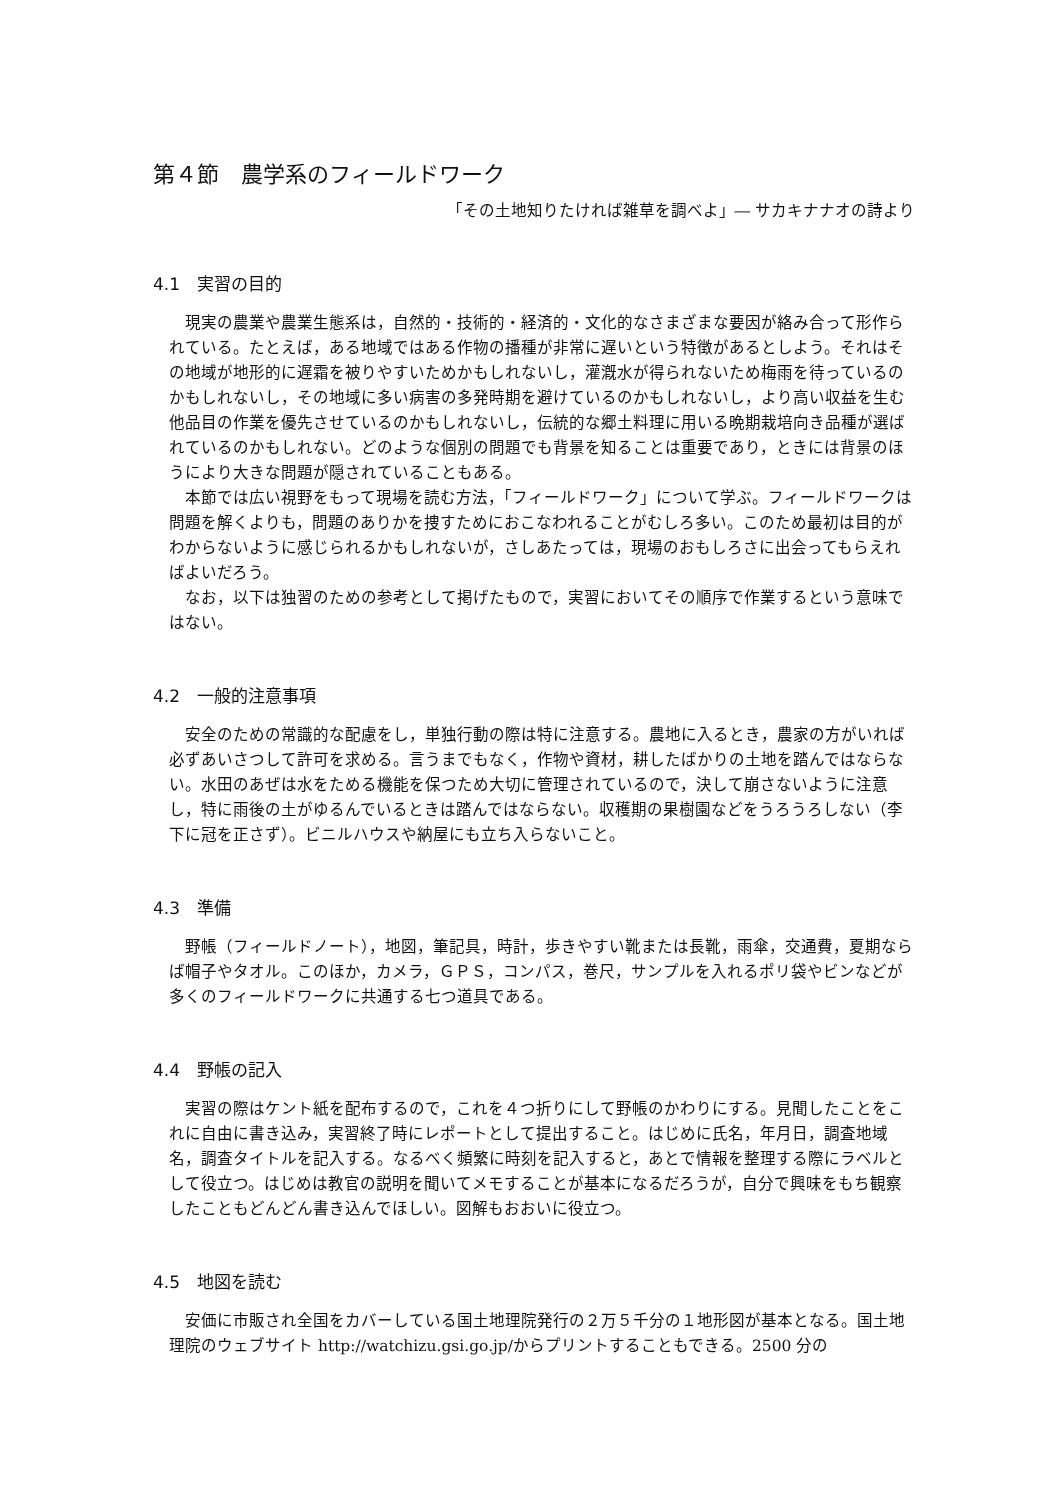第４節　農学系のフィールドワーク
「その土地知りたければ雑草を調べよ」― サカキナナオの詩より
4.1　実習の目的
現実の農業や農業生態系は，自然的・技術的・経済的・文化的なさまざまな要因が絡み合って形作られている。たとえば，ある地域ではある作物の播種が非常に遅いという特徴があるとしよう。それはその地域が地形的に遅霜を被りやすいためかもしれないし，灌漑水が得られないため梅雨を待っているのかもしれないし，その地域に多い病害の多発時期を避けているのかもしれないし，より高い収益を生む他品目の作業を優先させているのかもしれないし，伝統的な郷土料理に用いる晩期栽培向き品種が選ばれているのかもしれない。どのような個別の問題でも背景を知ることは重要であり，ときには背景のほうにより大きな問題が隠されていることもある。
本節では広い視野をもって現場を読む方法，「フィールドワーク」について学ぶ。フィールドワークは問題を解くよりも，問題のありかを捜すためにおこなわれることがむしろ多い。このため最初は目的がわからないように感じられるかもしれないが，さしあたっては，現場のおもしろさに出会ってもらえればよいだろう。
なお，以下は独習のための参考として掲げたもので，実習においてその順序で作業するという意味ではない。
4.2　一般的注意事項
安全のための常識的な配慮をし，単独行動の際は特に注意する。農地に入るとき，農家の方がいれば必ずあいさつして許可を求める。言うまでもなく，作物や資材，耕したばかりの土地を踏んではならない。水田のあぜは水をためる機能を保つため大切に管理されているので，決して崩さないように注意し，特に雨後の土がゆるんでいるときは踏んではならない。収穫期の果樹園などをうろうろしない（李下に冠を正さず）。ビニルハウスや納屋にも立ち入らないこと。
4.3　準備
野帳（フィールドノート），地図，筆記具，時計，歩きやすい靴または長靴，雨傘，交通費，夏期ならば帽子やタオル。このほか，カメラ，ＧＰＳ，コンパス，巻尺，サンプルを入れるポリ袋やビンなどが多くのフィールドワークに共通する七つ道具である。
4.4　野帳の記入
実習の際はケント紙を配布するので，これを４つ折りにして野帳のかわりにする。見聞したことをこれに自由に書き込み，実習終了時にレポートとして提出すること。はじめに氏名，年月日，調査地域名，調査タイトルを記入する。なるべく頻繁に時刻を記入すると，あとで情報を整理する際にラベルとして役立つ。はじめは教官の説明を聞いてメモすることが基本になるだろうが，自分で興味をもち観察したこともどんどん書き込んでほしい。図解もおおいに役立つ。
4.5　地図を読む
安価に市販され全国をカバーしている国土地理院発行の２万５千分の１地形図が基本となる。国土地理院のウェブサイト http://watchizu.gsi.go.jp/からプリントすることもできる。2500 分の